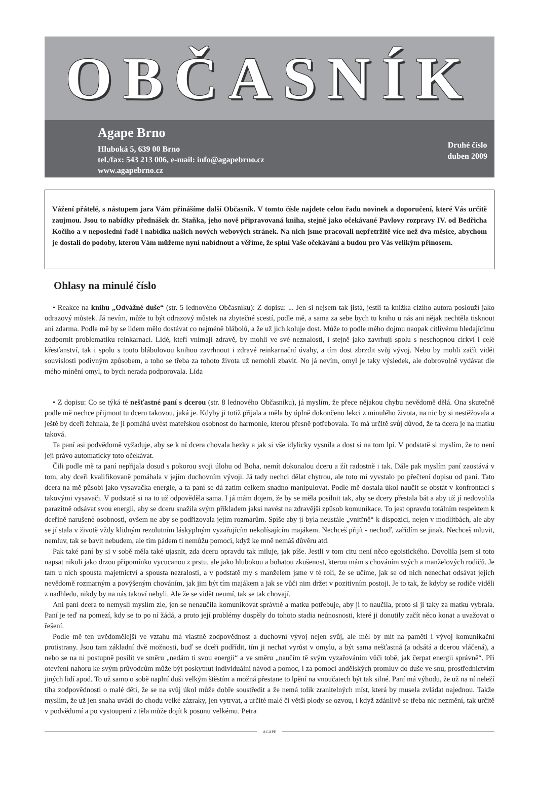OBČASNÍK
Agape Brno
Hluboká 5, 639 00 Brno
tel./fax: 543 213 006, e-mail: info@agapebrno.cz
www.agapebrno.cz
Druhé číslo
duben 2009
Vážení přátelé, s nástupem jara Vám přinášíme další Občasník. V tomto čísle najdete celou řadu novinek a doporučení, které Vás určitě zaujmou. Jsou to nabídky přednášek dr. Staňka, jeho nově připravovaná kniha, stejně jako očekávané Pavlovy rozpravy IV. od Bedřicha Kočího a v neposlední řadě i nabídka našich nových webových stránek. Na nich jsme pracovali nepřetržitě více než dva měsíce, abychom je dostali do podoby, kterou Vám můžeme nyní nabídnout a věříme, že splní Vaše očekávání a budou pro Vás velikým přínosem.
Ohlasy na minulé číslo
• Reakce na knihu „Odvážné duše“ (str. 5 lednového Občasníku): Z dopisu: ... Jen si nejsem tak jistá, jestli ta knížka cizího autora poslouží jako odrazový můstek. Já nevím, může to být odrazový můstek na zbytečné scestí, podle mě, a sama za sebe bych tu knihu u nás ani nějak nechtěla tisknout ani zdarma. Podle mě by se lidem mělo dostávat co nejméně blábolů, a že už jich koluje dost. Může to podle mého dojmu naopak citlivému hledajícímu zodpornit problematiku reinkarnací. Lidé, kteří vnímají zdravě, by mohli ve své neznalosti, i stejně jako zavrhují spolu s neschopnou církví i celé křesťanství, tak i spolu s touto blábolovou knihou zavrhnout i zdravé reinkarnační úvahy, a tím dost zbrzdit svůj vývoj. Nebo by mohli začít vidět souvislosti podivným způsobem, a toho se třeba za tohoto života už nemohli zbavit. No já nevím, omyl je taky výsledek, ale dobrovolně vydávat dle mého mínění omyl, to bych nerada podporovala. Lída
• Z dopisu: Co se týká té nešťastné paní s dcerou (str. 8 lednového Občasníku), já myslím, že přece nějakou chybu nevědomě dělá. Ona skutečně podle mě nechce přijmout tu dceru takovou, jaká je. Kdyby ji totiž přijala a měla by úplně dokončenu lekci z minulého života, na nic by si nestěžovala a ještě by dceři žehnala, že jí pomáhá uvést mateřskou osobnost do harmonie, kterou přesně potřebovala. To má určitě svůj důvod, že ta dcera je na matku taková.
Ta paní asi podvědomě vyžaduje, aby se k ní dcera chovala hezky a jak si vše idylicky vysnila a dost si na tom lpí. V podstatě si myslím, že to není její právo automaticky toto očekávat.
Čili podle mě ta paní nepřijala dosud s pokorou svoji úlohu od Boha, nemít dokonalou dceru a žít radostně i tak. Dále pak myslím paní zaostává v tom, aby dceři kvalifikovaně pomáhala v jejím duchovním vývoji. Já tady nechci dělat chytrou, ale toto mi vyvstalo po přečtení dopisu od paní. Tato dcera na mě působí jako vysavačka energie, a ta paní se dá zatím celkem snadno manipulovat. Podle mě dostala úkol naučit se obstát v konfrontaci s takovými vysavači. V podstatě si na to už odpověděla sama. I já mám dojem, že by se měla posilnit tak, aby se dcery přestala bát a aby už jí nedovolila parazitně odsávat svou energii, aby se dceru snažila svým příkladem jaksi navést na zdravější způsob komunikace. To jest opravdu totálním respektem k dceřině narušené osobnosti, ovšem ne aby se podřizovala jejím rozmarům. Spíše aby jí byla neustále „vnitřně“ k dispozici, nejen v modlitbách, ale aby se jí stala v životě vždy klidným rezolutním láskyplným vyzařujícím nekolísajícím majákem. Nechceš přijít - nechoď, zařídím se jinak. Nechceš mluvit, nemluv, tak se bavit nebudem, ale tím pádem ti nemůžu pomoci, když ke mně nemáš důvěru atd.
Pak také paní by si v sobě měla také ujasnit, zda dceru opravdu tak miluje, jak píše. Jestli v tom citu není něco egoistického. Dovolila jsem si toto napsat nikoli jako drzou připomínku vycucanou z prstu, ale jako hlubokou a bohatou zkušenost, kterou mám s chováním svých a manželových rodičů. Je tam u nich spousta majetnictví a spousta nezralosti, a v podstatě my s manželem jsme v té roli, že se učíme, jak se od nich nenechat odsávat jejich nevědomě rozmarným a povýšeným chováním, jak jim být tím majákem a jak se vůči nim držet v pozitivním postoji. Je to tak, že kdyby se rodiče viděli z nadhledu, nikdy by na nás takoví nebyli. Ale že se vidět neumí, tak se tak chovají.
Ani paní dcera to nemyslí myslím zle, jen se nenaučila komunikovat správně a matku potřebuje, aby ji to naučila, proto si ji taky za matku vybrala. Paní je teď na pomezí, kdy se to po ní žádá, a proto její problémy dospěly do tohoto stadia neúnosnosti, které ji donutily začít něco konat a uvažovat o řešení.
Podle mě ten uvědomělejší ve vztahu má vlastně zodpovědnost a duchovní vývoj nejen svůj, ale měl by mít na paměti i vývoj komunikační protistrany. Jsou tam základní dvě možnosti, buď se dceři podřídit, tím ji nechat vyrůst v omylu, a být sama nešťastná (a odsátá a dcerou vláčená), a nebo se na ni postupně posílit ve směru „nedám ti svou energii“ a ve směru „naučím tě svým vyzařováním vůči tobě, jak čerpat energii správně“. Při otevření nahoru ke svým průvodcům může být poskytnut individuální návod a pomoc, i za pomoci andělských promluv do duše ve snu, prostřednictvím jiných lidí apod. To už samo o sobě naplní duši velkým štěstím a možná přestane to lpění na vnoučatech být tak silné. Paní má výhodu, že už na ní neleží tíha zodpovědnosti o malé děti, že se na svůj úkol může dobře soustředit a že nemá tolik zranitelných míst, která by musela zvládat najednou. Takže myslím, že už jen snaha uvádí do chodu velké zázraky, jen vytrvat, a určité malé či větší plody se ozvou, i když zdánlivě se třeba nic nezmění, tak určitě v podvědomí a po vystoupení z těla může dojít k posunu velkému. Petra
AGAPE